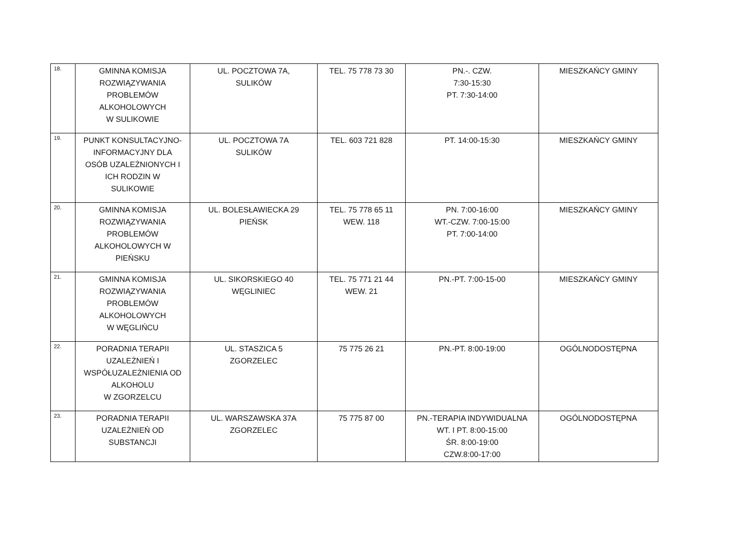| 18. | GMINNA KOMISJA ROZWIĄZYWANIA PROBLEMÓW ALKOHOLOWYCH W SULIKOWIE | UL. POCZTOWA 7A, SULIKÓW | TEL. 75 778 73 30 | PN.-. CZW. 7:30-15:30 PT. 7:30-14:00 | MIESZKAŃCY GMINY |
| 19. | PUNKT KONSULTACYJNO- INFORMACYJNY DLA OSÓB UZALEŻNIONYCH I ICH RODZIN W SULIKOWIE | UL. POCZTOWA 7A SULIKÓW | TEL. 603 721 828 | PT. 14:00-15:30 | MIESZKAŃCY GMINY |
| 20. | GMINNA KOMISJA ROZWIĄZYWANIA PROBLEMÓW ALKOHOLOWYCH W PIEŃSKU | UL. BOLESŁAWIECKA 29 PIEŃSK | TEL. 75 778 65 11 WEW. 118 | PN. 7:00-16:00 WT.-CZW. 7:00-15:00 PT. 7:00-14:00 | MIESZKAŃCY GMINY |
| 21. | GMINNA KOMISJA ROZWIĄZYWANIA PROBLEMÓW ALKOHOLOWYCH W WĘGLIŃCU | UL. SIKORSKIEGO 40 WĘGLINIEC | TEL. 75 771 21 44 WEW. 21 | PN.-PT. 7:00-15-00 | MIESZKAŃCY GMINY |
| 22. | PORADNIA TERAPII UZALEŻNIEŃ I WSPÓŁUZALEŻNIENIA OD ALKOHOLU W ZGORZELCU | UL. STASZICA 5 ZGORZELEC | 75 775 26 21 | PN.-PT. 8:00-19:00 | OGÓLNODOSTĘPNA |
| 23. | PORADNIA TERAPII UZALEŻNIEŃ OD SUBSTANCJI | UL. WARSZAWSKA 37A ZGORZELEC | 75 775 87 00 | PN.-TERAPIA INDYWIDUALNA WT. I PT. 8:00-15:00 ŚR. 8:00-19:00 CZW.8:00-17:00 | OGÓLNODOSTĘPNA |